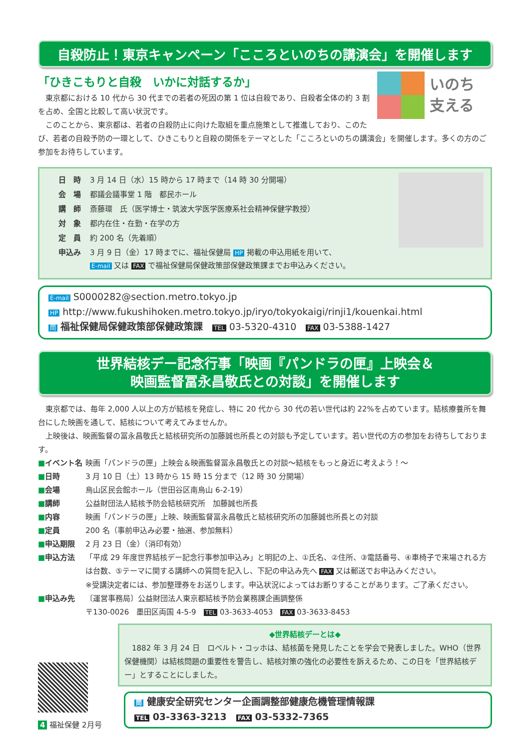自殺防止！東京キャンペーン「こころといのちの講演会」を開催します
いのち
支える
「ひきこもりと自殺　いかに対話するか」
東京都における 10 代から 30 代までの若者の死因の第 1 位は自殺であり、自殺者全体の約 3 割を占め、全国と比較して高い状況です。
このことから、東京都は、若者の自殺防止に向けた取組を重点施策として推進しており、このたび、若者の自殺予防の一環として、ひきこもりと自殺の関係をテーマとした「こころといのちの講演会」を開催します。多くの方のご参加をお待ちしています。
| 日 時 | 3 月 14 日（水）15 時から 17 時まで（14 時 30 分開場） |
| 会 場 | 都議会議事堂 1 階 都民ホール |
| 講 師 | 斎藤環 氏（医学博士・筑波大学医学医療系社会精神保健学教授） |
| 対 象 | 都内在住・在勤・在学の方 |
| 定 員 | 約 200 名（先着順） |
| 申込み | 3 月 9 日（金）17 時までに、福祉保健局 HP 掲載の申込用紙を用いて、 E-mail 又は FAX で福祉保健局保健政策部保健政策課までお申込みください。 |
E-mail S0000282@section.metro.tokyo.jp
HP http://www.fukushihoken.metro.tokyo.jp/iryo/tokyokaigi/rinji1/kouenkai.html
問 福祉保健局保健政策部保健政策課　TEL 03-5320-4310　FAX 03-5388-1427
世界結核デー記念行事「映画『パンドラの匣』上映会＆
映画監督冨永昌敬氏との対談」を開催します
東京都では、毎年 2,000 人以上の方が結核を発症し、特に 20 代から 30 代の若い世代は約 22%を占めています。結核療養所を舞台にした映画を通して、結核について考えてみませんか。
上映後は、映画監督の冨永昌敬氏と結核研究所の加藤誠也所長との対談も予定しています。若い世代の方の参加をお待ちしております。
| ■ イベント名 | 映画「パンドラの匣」上映会＆映画監督冨永昌敬氏との対談〜結核をもっと身近に考えよう！〜 |
| ■ 日時 | 3 月 10 日（土）13 時から 15 時 15 分まで（12 時 30 分開場） |
| ■ 会場 | 烏山区民会館ホール（世田谷区南烏山 6-2-19） |
| ■ 講師 | 公益財団法人結核予防会結核研究所 加藤誠也所長 |
| ■ 内容 | 映画「パンドラの匣」上映、映画監督冨永昌敬氏と結核研究所の加藤誠也所長との対談 |
| ■ 定員 | 200 名（事前申込み必要・抽選、参加無料） |
| ■ 申込期限 | 2 月 23 日（金）（消印有効） |
| ■ 申込方法 | 「平成 29 年度世界結核デー記念行事参加申込み」と明記の上、①氏名、②住所、③電話番号、④車椅子で来場される方は台数、⑤テーマに関する講師への質問を記入し、下記の申込み先へ FAX 又は郵送でお申込みください。 ※受講決定者には、参加整理券をお送りします。申込状況によってはお断りすることがあります。ご了承ください。 |
| ■ 申込み先 | 〔運営事務局〕公益財団法人東京都結核予防会業務課企画調整係 〒130-0026 墨田区両国 4-5-9 TEL 03-3633-4053 FAX 03-3633-8453 |
◆世界結核デーとは◆
1882 年 3 月 24 日　ロベルト・コッホは、結核菌を発見したことを学会で発表しました。WHO（世界保健機関）は結核問題の重要性を警告し、結核対策の強化の必要性を訴えるため、この日を「世界結核デー」とすることにしました。
問 健康安全研究センター企画調整部健康危機管理情報課
TEL 03-3363-3213　FAX 03-5332-7365
4 福祉保健 2月号